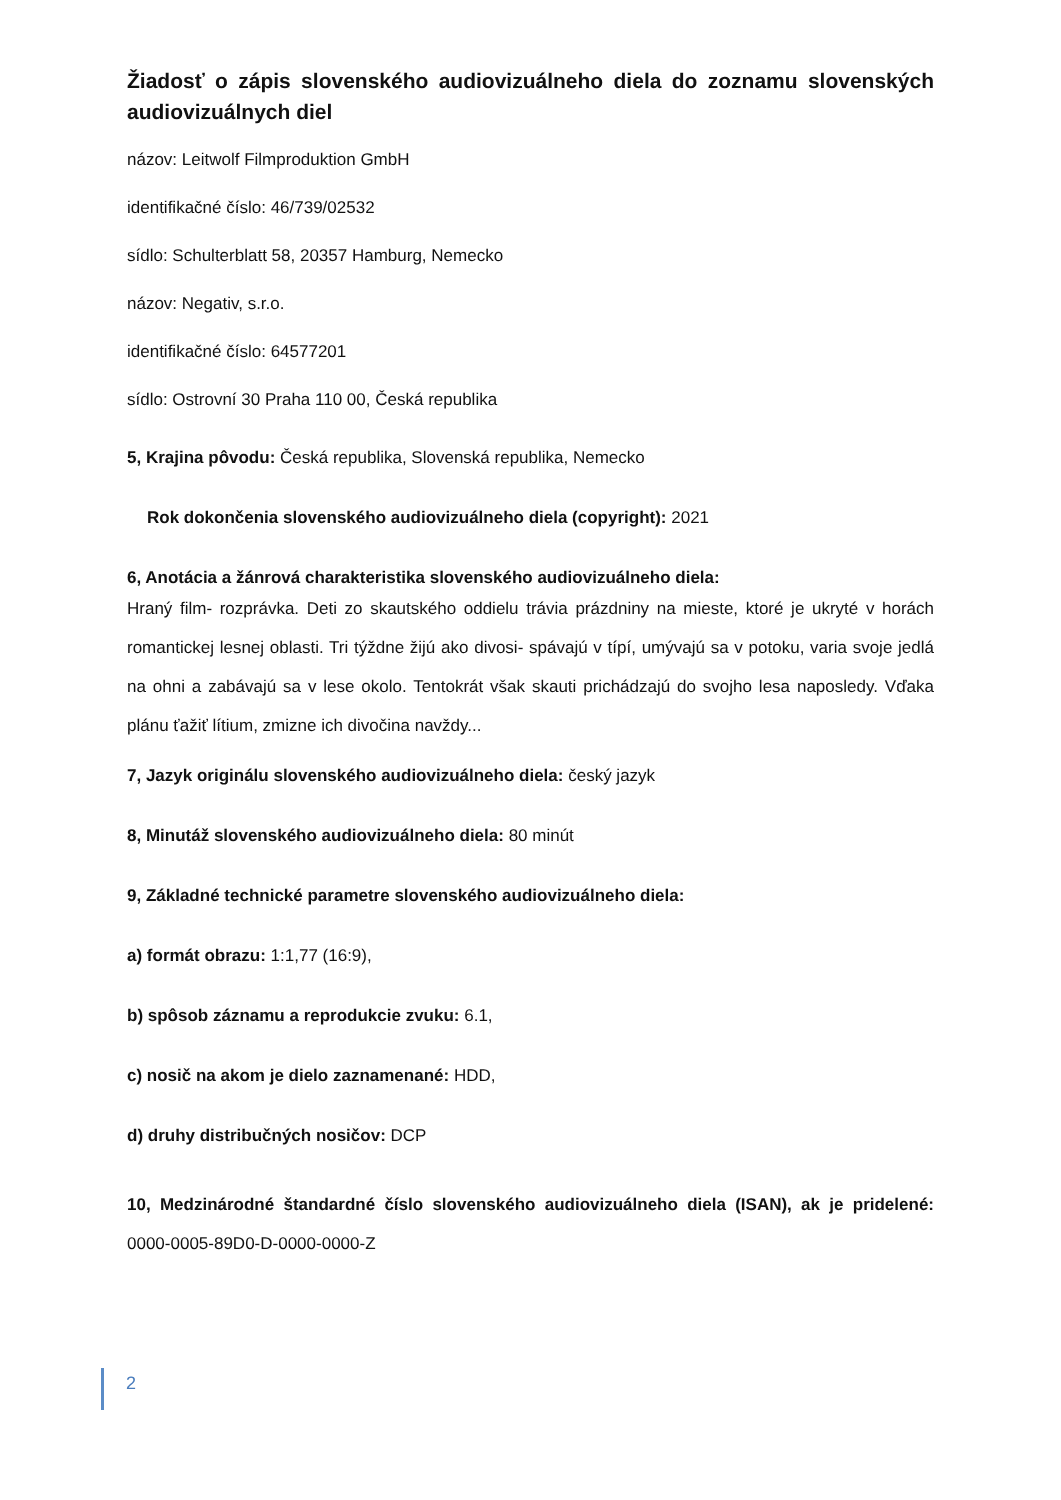Žiadosť o zápis slovenského audiovizuálneho diela do zoznamu slovenských audiovizuálnych diel
názov: Leitwolf Filmproduktion GmbH
identifikačné číslo: 46/739/02532
sídlo: Schulterblatt 58, 20357 Hamburg, Nemecko
názov: Negativ, s.r.o.
identifikačné číslo: 64577201
sídlo: Ostrovní 30 Praha 110 00, Česká republika
5, Krajina pôvodu: Česká republika, Slovenská republika, Nemecko
Rok dokončenia slovenského audiovizuálneho diela (copyright): 2021
6, Anotácia a žánrová charakteristika slovenského audiovizuálneho diela:
Hraný film- rozprávka. Deti zo skautského oddielu trávia prázdniny na mieste, ktoré je ukryté v horách romantickej lesnej oblasti. Tri týždne žijú ako divosi- spávajú v típí, umývajú sa v potoku, varia svoje jedlá na ohni a zabávajú sa v lese okolo. Tentokrát však skauti prichádzajú do svojho lesa naposledy. Vďaka plánu ťažiť lítium, zmizne ich divočina navždy...
7, Jazyk originálu slovenského audiovizuálneho diela: český jazyk
8, Minutáž slovenského audiovizuálneho diela: 80 minút
9, Základné technické parametre slovenského audiovizuálneho diela:
a) formát obrazu: 1:1,77 (16:9),
b) spôsob záznamu a reprodukcie zvuku: 6.1,
c) nosič na akom je dielo zaznamenané: HDD,
d) druhy distribučných nosičov: DCP
10, Medzinárodné štandardné číslo slovenského audiovizuálneho diela (ISAN), ak je pridelené: 0000-0005-89D0-D-0000-0000-Z
2